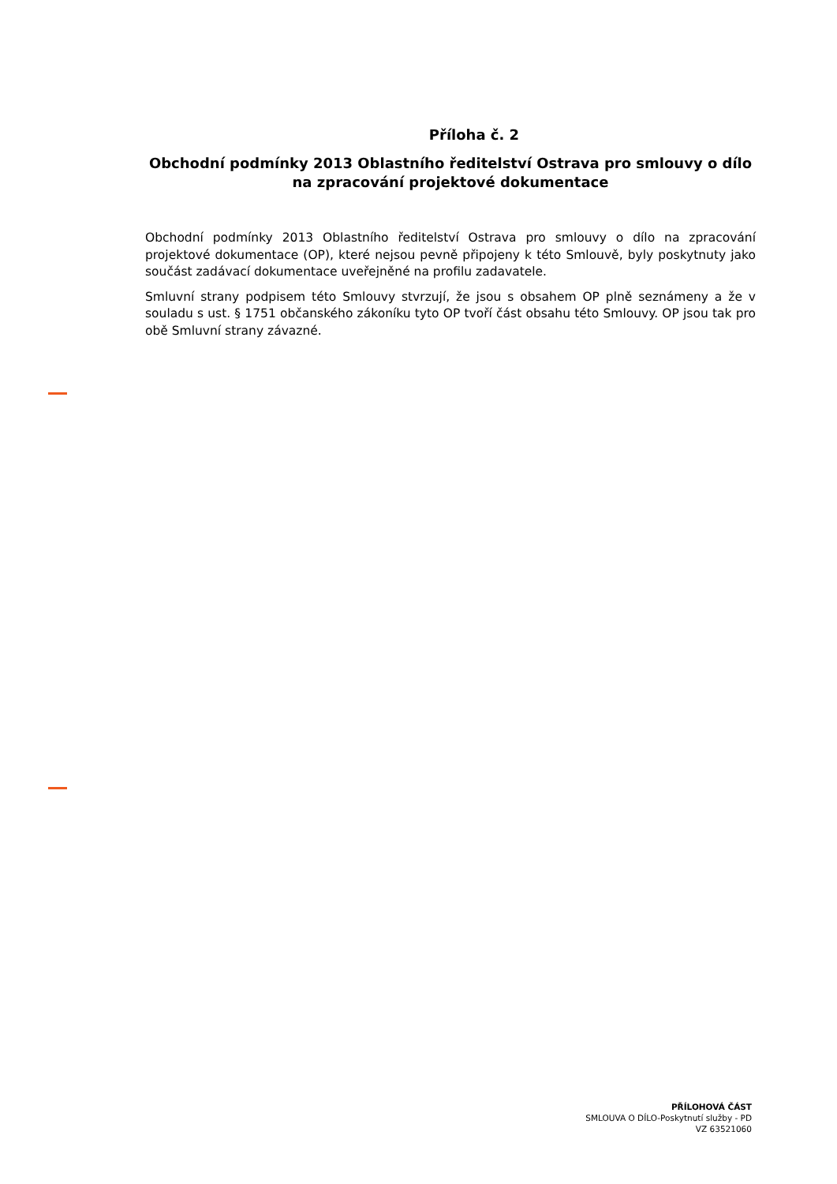Příloha č. 2
Obchodní podmínky 2013 Oblastního ředitelství Ostrava pro smlouvy o dílo na zpracování projektové dokumentace
Obchodní podmínky 2013 Oblastního ředitelství Ostrava pro smlouvy o dílo na zpracování projektové dokumentace (OP), které nejsou pevně připojeny k této Smlouvě, byly poskytnuty jako součást zadávací dokumentace uveřejněné na profilu zadavatele.
Smluvní strany podpisem této Smlouvy stvrzují, že jsou s obsahem OP plně seznámeny a že v souladu s ust. § 1751 občanského zákoníku tyto OP tvoří část obsahu této Smlouvy. OP jsou tak pro obě Smluvní strany závazné.
PŘÍLOHOVÁ ČÁST
SMLOUVA O DÍLO-Poskytnutí služby - PD
VZ 63521060